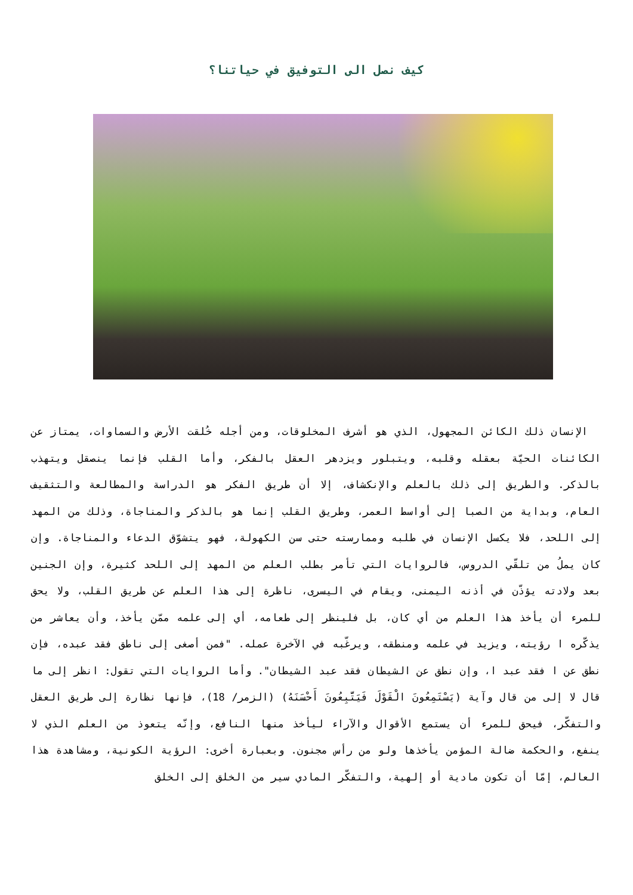كيف نصل الى التوفيق في حياتنا؟
الإنسان ذلك الكائن المجهول، الذي هو أشرف المخلوقات، ومن أجله خُلقت الأرض والسماوات، يمتاز عن الكائنات الحيّة بعقله وقلبه، ويتبلور ويزدهر العقل بالفكر، وأما القلب فإنما ينصقل ويتهذب بالذكر. والطريق إلى ذلك بالعلم والإنكشاف، إلا أن طريق الفكر هو الدراسة والمطالعة والتثقيف العام، وبداية من الصبا إلى أواسط العمر، وطريق القلب إنما هو بالذكر والمناجاة، وذلك من المهد إلى اللحد، فلا يكسل الإنسان في طلبه وممارسته حتى سن الكهولة، فهو يتشوّق الدعاء والمناجاة. وإن كان يملُ من تلقّي الدروس، فالروايات التي تأمر بطلب العلم من المهد إلى اللحد كثيرة، وإن الجنين بعد ولادته يؤذّن في أذنه اليمنى، ويقام في اليسرى، ناظرة إلى هذا العلم عن طريق القلب، ولا يحق للمرء أن يأخذ هذا العلم من أي كان، بل فلينظر إلى طعامه، أي إلى علمه ممّن يأخذ، وأن يعاشر من يذكّره ا رؤيته، ويزيد في علمه ومنطقه، ويرغّبه في الآخرة عمله. "فمن أصغى إلى ناطق فقد عبده، فإن نطق عن ا فقد عبد ا، وإن نطق عن الشيطان فقد عبد الشيطان". وأما الروايات التي تقول: انظر إلى ما قال لا إلى من قال وآية (يَسْتَمِعُونَ الْقَوْلَ فَيَتَّبِعُونَ أَحْسَنَهُ) (الزمر/ 18)، فإنها نظارة إلى طريق العقل والتفكّر، فيحق للمرء أن يستمع الأقوال والآراء ليأخذ منها النافع، وإنّه يتعوذ من العلم الذي لا ينفع، والحكمة ضالة المؤمن يأخذها ولو من رأس مجنون. وبعبارة أخرى: الرؤية الكونية، ومشاهدة هذا العالم، إمّا أن تكون مادية أو إلهية، والتفكّر المادي سير من الخلق إلى الخلق